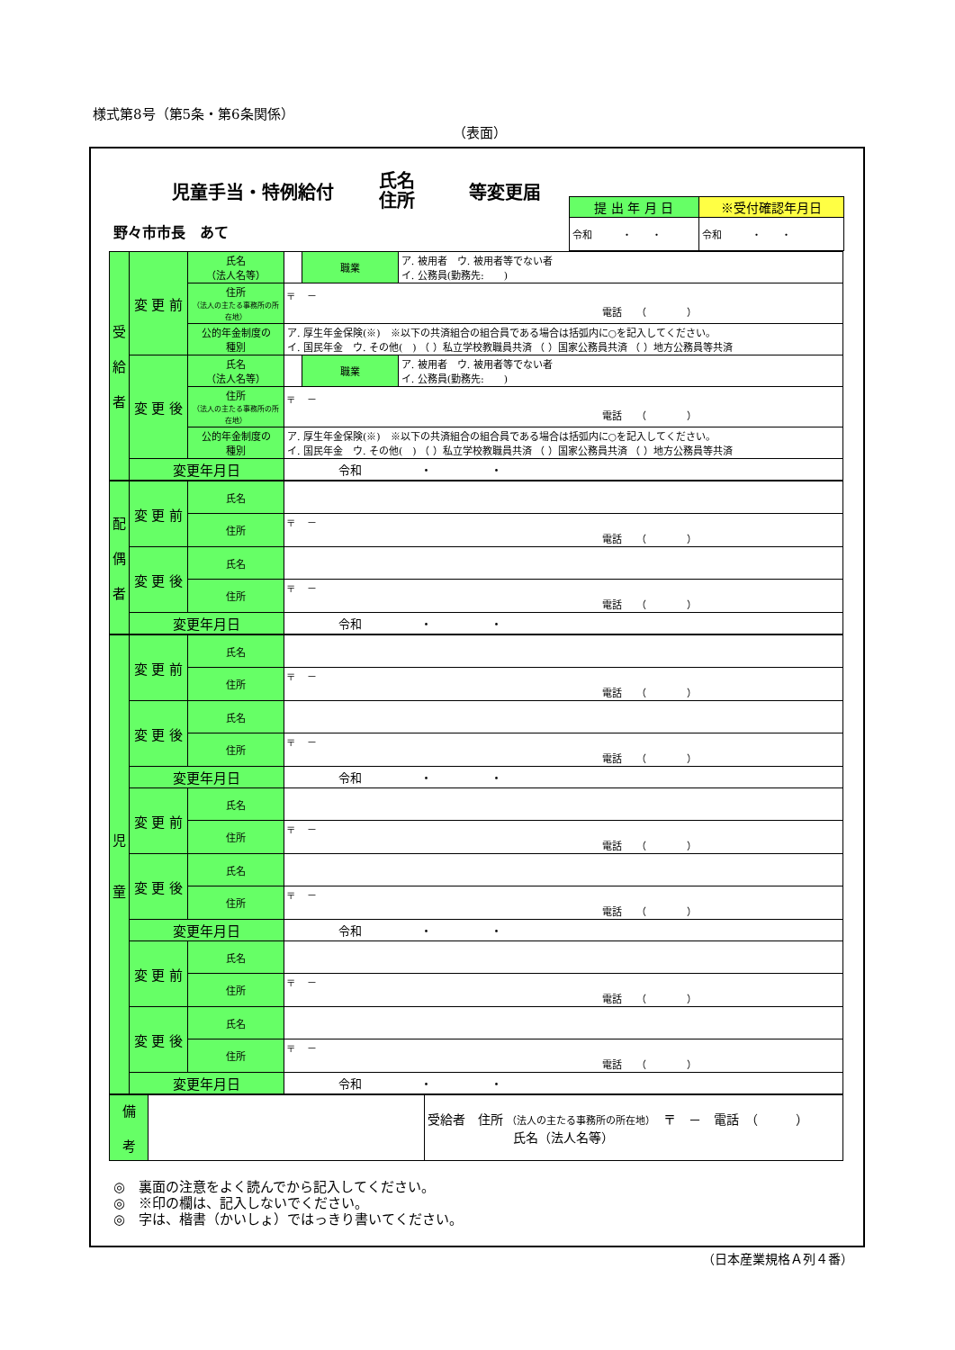様式第8号（第5条・第6条関係）
（表面）
児童手当・特例給付 氏名
住所 等変更届
野々市市長　あて
| 提 出 年 月 日 | ※受付確認年月日 |
| 令和 ・ ・ | 令和 ・ ・ |
| 受 給 者 | 変 更 前 | 氏名 （法人名等） | | 職業 | ア. 被用者 ウ. 被用者等でない者 イ. 公務員(勤務先: ) |
| | | 住所 （法人の主たる事務所の所在地） | 〒 － 電話 （ ） | | |
| | | 公的年金制度の 種別 | ア. 厚生年金保険(※) ※以下の共済組合の組合員である場合は括弧内に○を記入してください。 イ. 国民年金 ウ. その他( ) （ ）私立学校教職員共済 （ ）国家公務員共済 （ ）地方公務員等共済 | | |
| | 変 更 後 | 氏名 （法人名等） | | 職業 | ア. 被用者 ウ. 被用者等でない者 イ. 公務員(勤務先: ) |
| | | 住所 （法人の主たる事務所の所在地） | 〒 － 電話 （ ） | | |
| | | 公的年金制度の 種別 | ア. 厚生年金保険(※) ※以下の共済組合の組合員である場合は括弧内に○を記入してください。 イ. 国民年金 ウ. その他( ) （ ）私立学校教職員共済 （ ）国家公務員共済 （ ）地方公務員等共済 | | |
| | 変更年月日 | | 令和 ・ ・ | | |
| 配 偶 者 | 変 更 前 | 氏名 | |
| | | 住所 | 〒 － 電話 （ ） |
| | 変 更 後 | 氏名 | |
| | | 住所 | 〒 － 電話 （ ） |
| | 変更年月日 | | 令和 ・ ・ |
| 児 童 | 変 更 前 | 氏名 | |
| | | 住所 | 〒 － 電話 （ ） |
| | 変 更 後 | 氏名 | |
| | | 住所 | 〒 － 電話 （ ） |
| | 変更年月日 | | 令和 ・ ・ |
| | 変 更 前 | 氏名 | |
| | | 住所 | 〒 － 電話 （ ） |
| | 変 更 後 | 氏名 | |
| | | 住所 | 〒 － 電話 （ ） |
| | 変更年月日 | | 令和 ・ ・ |
| | 変 更 前 | 氏名 | |
| | | 住所 | 〒 － 電話 （ ） |
| | 変 更 後 | 氏名 | |
| | | 住所 | 〒 － 電話 （ ） |
| | 変更年月日 | | 令和 ・ ・ |
| 備 考 | | 受給者 住所 （法人の主たる事務所の所在地） 〒 － 電話 （ ） 氏名（法人名等） |
◎　裏面の注意をよく読んでから記入してください。
◎　※印の欄は、記入しないでください。
◎　字は、楷書（かいしょ）ではっきり書いてください。
（日本産業規格Ａ列４番）